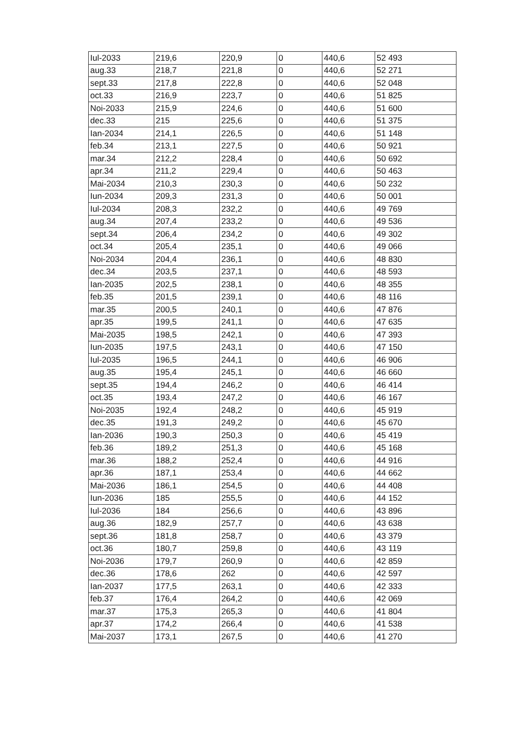| Iul-2033 | 219,6 | 220,9 | 0 | 440,6 | 52 493 |
| aug.33 | 218,7 | 221,8 | 0 | 440,6 | 52 271 |
| sept.33 | 217,8 | 222,8 | 0 | 440,6 | 52 048 |
| oct.33 | 216,9 | 223,7 | 0 | 440,6 | 51 825 |
| Noi-2033 | 215,9 | 224,6 | 0 | 440,6 | 51 600 |
| dec.33 | 215 | 225,6 | 0 | 440,6 | 51 375 |
| Ian-2034 | 214,1 | 226,5 | 0 | 440,6 | 51 148 |
| feb.34 | 213,1 | 227,5 | 0 | 440,6 | 50 921 |
| mar.34 | 212,2 | 228,4 | 0 | 440,6 | 50 692 |
| apr.34 | 211,2 | 229,4 | 0 | 440,6 | 50 463 |
| Mai-2034 | 210,3 | 230,3 | 0 | 440,6 | 50 232 |
| Iun-2034 | 209,3 | 231,3 | 0 | 440,6 | 50 001 |
| Iul-2034 | 208,3 | 232,2 | 0 | 440,6 | 49 769 |
| aug.34 | 207,4 | 233,2 | 0 | 440,6 | 49 536 |
| sept.34 | 206,4 | 234,2 | 0 | 440,6 | 49 302 |
| oct.34 | 205,4 | 235,1 | 0 | 440,6 | 49 066 |
| Noi-2034 | 204,4 | 236,1 | 0 | 440,6 | 48 830 |
| dec.34 | 203,5 | 237,1 | 0 | 440,6 | 48 593 |
| Ian-2035 | 202,5 | 238,1 | 0 | 440,6 | 48 355 |
| feb.35 | 201,5 | 239,1 | 0 | 440,6 | 48 116 |
| mar.35 | 200,5 | 240,1 | 0 | 440,6 | 47 876 |
| apr.35 | 199,5 | 241,1 | 0 | 440,6 | 47 635 |
| Mai-2035 | 198,5 | 242,1 | 0 | 440,6 | 47 393 |
| Iun-2035 | 197,5 | 243,1 | 0 | 440,6 | 47 150 |
| Iul-2035 | 196,5 | 244,1 | 0 | 440,6 | 46 906 |
| aug.35 | 195,4 | 245,1 | 0 | 440,6 | 46 660 |
| sept.35 | 194,4 | 246,2 | 0 | 440,6 | 46 414 |
| oct.35 | 193,4 | 247,2 | 0 | 440,6 | 46 167 |
| Noi-2035 | 192,4 | 248,2 | 0 | 440,6 | 45 919 |
| dec.35 | 191,3 | 249,2 | 0 | 440,6 | 45 670 |
| Ian-2036 | 190,3 | 250,3 | 0 | 440,6 | 45 419 |
| feb.36 | 189,2 | 251,3 | 0 | 440,6 | 45 168 |
| mar.36 | 188,2 | 252,4 | 0 | 440,6 | 44 916 |
| apr.36 | 187,1 | 253,4 | 0 | 440,6 | 44 662 |
| Mai-2036 | 186,1 | 254,5 | 0 | 440,6 | 44 408 |
| Iun-2036 | 185 | 255,5 | 0 | 440,6 | 44 152 |
| Iul-2036 | 184 | 256,6 | 0 | 440,6 | 43 896 |
| aug.36 | 182,9 | 257,7 | 0 | 440,6 | 43 638 |
| sept.36 | 181,8 | 258,7 | 0 | 440,6 | 43 379 |
| oct.36 | 180,7 | 259,8 | 0 | 440,6 | 43 119 |
| Noi-2036 | 179,7 | 260,9 | 0 | 440,6 | 42 859 |
| dec.36 | 178,6 | 262 | 0 | 440,6 | 42 597 |
| Ian-2037 | 177,5 | 263,1 | 0 | 440,6 | 42 333 |
| feb.37 | 176,4 | 264,2 | 0 | 440,6 | 42 069 |
| mar.37 | 175,3 | 265,3 | 0 | 440,6 | 41 804 |
| apr.37 | 174,2 | 266,4 | 0 | 440,6 | 41 538 |
| Mai-2037 | 173,1 | 267,5 | 0 | 440,6 | 41 270 |